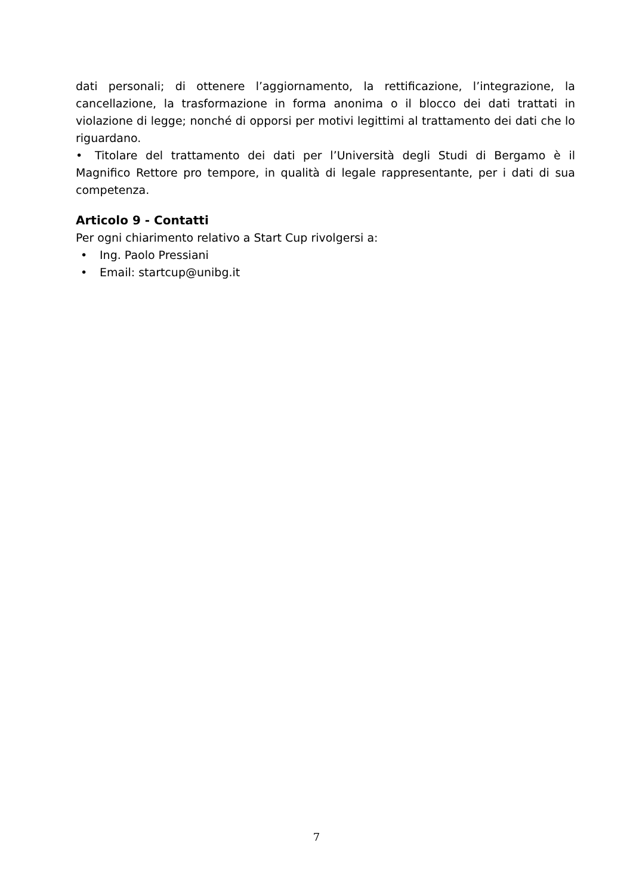dati personali; di ottenere l’aggiornamento, la rettificazione, l’integrazione, la cancellazione, la trasformazione in forma anonima o il blocco dei dati trattati in violazione di legge; nonché di opporsi per motivi legittimi al trattamento dei dati che lo riguardano.
• Titolare del trattamento dei dati per l’Università degli Studi di Bergamo è il Magnifico Rettore pro tempore, in qualità di legale rappresentante, per i dati di sua competenza.
Articolo 9 - Contatti
Per ogni chiarimento relativo a Start Cup rivolgersi a:
• Ing. Paolo Pressiani
• Email: startcup@unibg.it
7